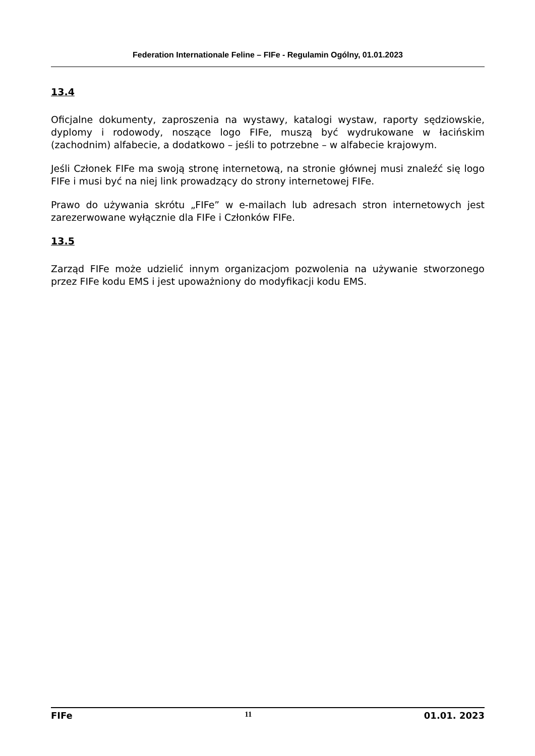Federation Internationale Feline – FIFe - Regulamin Ogólny, 01.01.2023
13.4
Oficjalne dokumenty, zaproszenia na wystawy, katalogi wystaw, raporty sędziowskie, dyplomy i rodowody, noszące logo FIFe, muszą być wydrukowane w łacińskim (zachodnim) alfabecie, a dodatkowo – jeśli to potrzebne – w alfabecie krajowym.
Jeśli Członek FIFe ma swoją stronę internetową, na stronie głównej musi znaleźć się logo FIFe i musi być na niej link prowadzący do strony internetowej FIFe.
Prawo do używania skrótu „FIFe” w e-mailach lub adresach stron internetowych jest zarezerwowane wyłącznie dla FIFe i Członków FIFe.
13.5
Zarząd FIFe może udzielić innym organizacjom pozwolenia na używanie stworzonego przez FIFe kodu EMS i jest upoważniony do modyfikacji kodu EMS.
FIFe 11 01.01. 2023